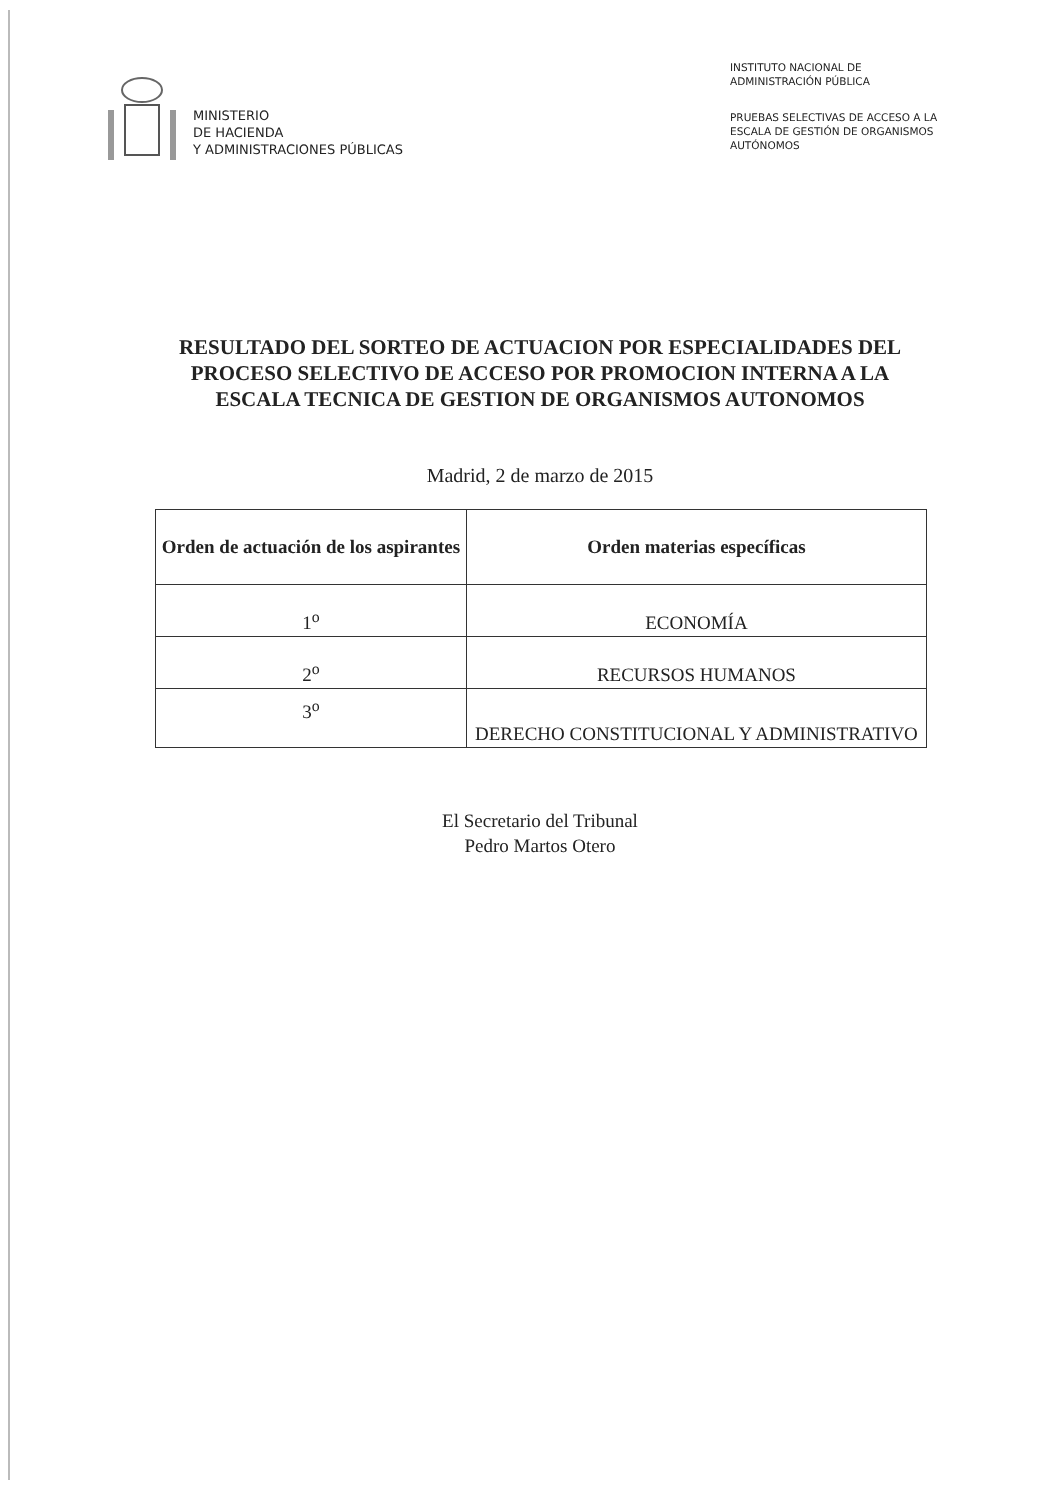MINISTERIO
DE HACIENDA
Y ADMINISTRACIONES PÚBLICAS
INSTITUTO NACIONAL DE
ADMINISTRACIÓN PÚBLICA
PRUEBAS SELECTIVAS DE ACCESO A LA ESCALA DE GESTIÓN DE ORGANISMOS AUTÓNOMOS
RESULTADO DEL SORTEO DE ACTUACION POR ESPECIALIDADES DEL PROCESO SELECTIVO DE ACCESO POR PROMOCION INTERNA A LA ESCALA TECNICA DE GESTION DE ORGANISMOS AUTONOMOS
Madrid, 2 de marzo de 2015
| Orden de actuación de los aspirantes | Orden materias específicas |
| --- | --- |
| 1<sup>o</sup> | ECONOMÍA |
| 2<sup>o</sup> | RECURSOS HUMANOS |
| 3<sup>o</sup> | DERECHO CONSTITUCIONAL Y ADMINISTRATIVO |
El Secretario del Tribunal
Pedro Martos Otero